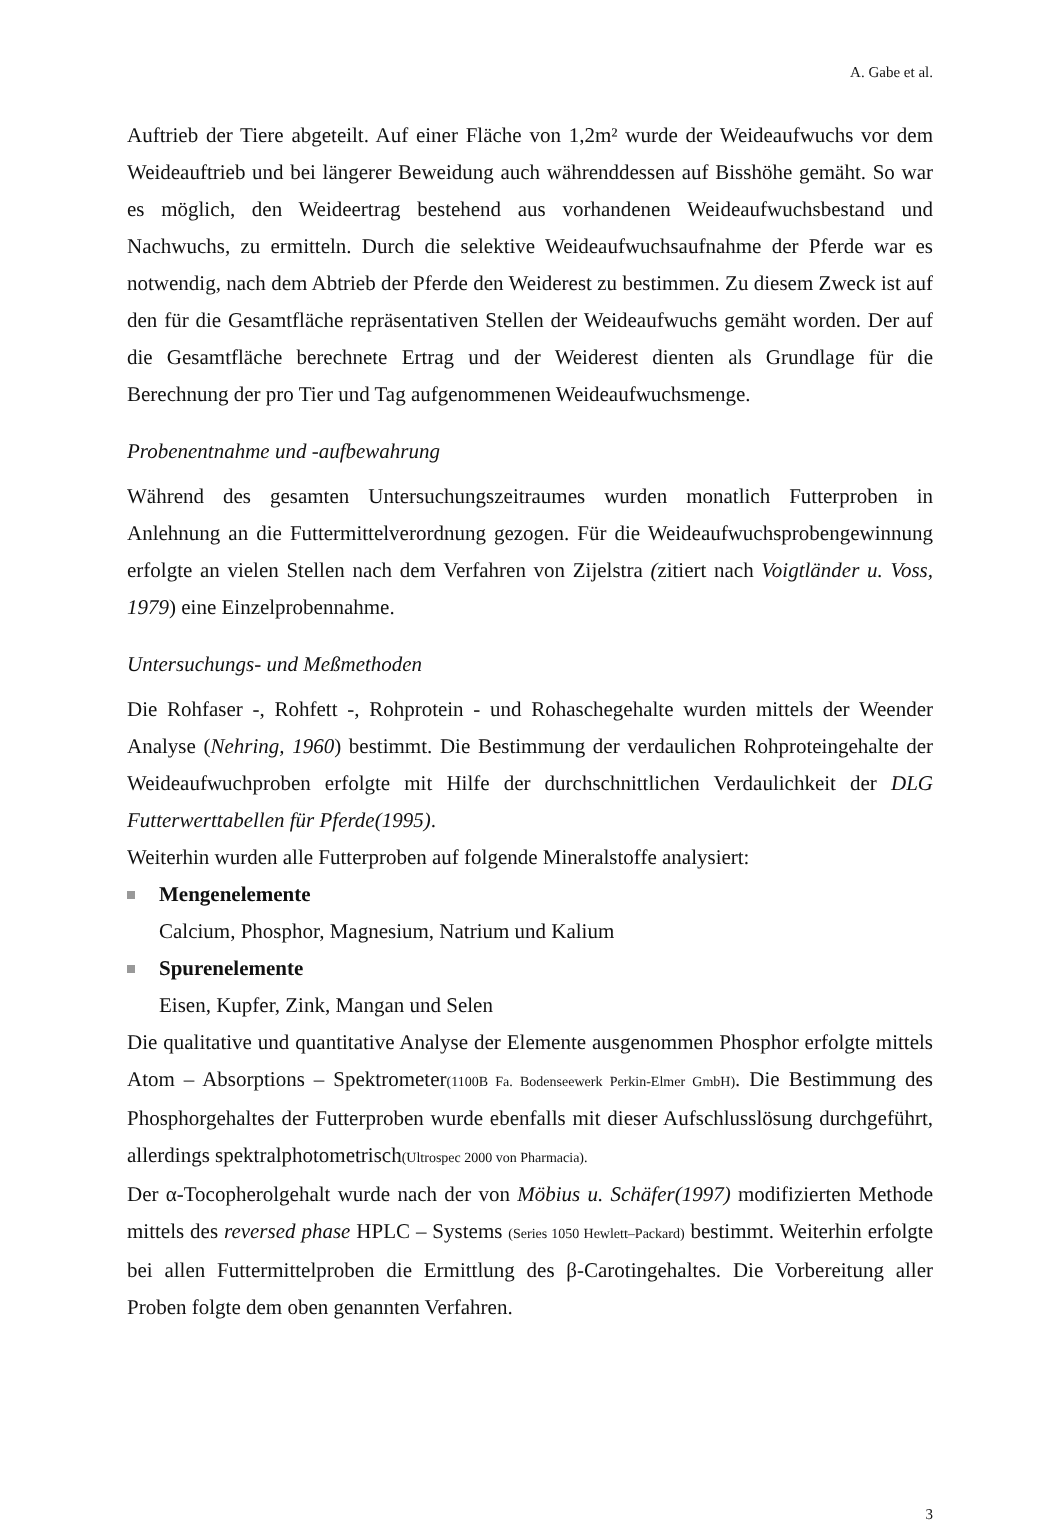A. Gabe et al.
Auftrieb der Tiere abgeteilt. Auf einer Fläche von 1,2m² wurde der Weideaufwuchs vor dem Weideauftrieb und bei längerer Beweidung auch währenddessen auf Bisshöhe gemäht. So war es möglich, den Weideertrag bestehend aus vorhandenen Weideaufwuchsbestand und Nachwuchs, zu ermitteln. Durch die selektive Weideaufwuchsaufnahme der Pferde war es notwendig, nach dem Abtrieb der Pferde den Weiderest zu bestimmen. Zu diesem Zweck ist auf den für die Gesamtfläche repräsentativen Stellen der Weideaufwuchs gemäht worden. Der auf die Gesamtfläche berechnete Ertrag und der Weiderest dienten als Grundlage für die Berechnung der pro Tier und Tag aufgenommenen Weideaufwuchsmenge.
Probenentnahme und -aufbewahrung
Während des gesamten Untersuchungszeitraumes wurden monatlich Futterproben in Anlehnung an die Futtermittelverordnung gezogen. Für die Weideaufwuchsprobengewinnung erfolgte an vielen Stellen nach dem Verfahren von Zijelstra (zitiert nach Voigtländer u. Voss, 1979) eine Einzelprobennahme.
Untersuchungs- und Meßmethoden
Die Rohfaser -, Rohfett -, Rohprotein - und Rohaschegehalte wurden mittels der Weender Analyse (Nehring, 1960) bestimmt. Die Bestimmung der verdaulichen Rohproteingehalte der Weideaufwuchproben erfolgte mit Hilfe der durchschnittlichen Verdaulichkeit der DLG Futterwerttabellen für Pferde(1995).
Weiterhin wurden alle Futterproben auf folgende Mineralstoffe analysiert:
Mengenelemente
Calcium, Phosphor, Magnesium, Natrium und Kalium
Spurenelemente
Eisen, Kupfer, Zink, Mangan und Selen
Die qualitative und quantitative Analyse der Elemente ausgenommen Phosphor erfolgte mittels Atom – Absorptions – Spektrometer(1100B Fa. Bodenseewerk Perkin-Elmer GmbH). Die Bestimmung des Phosphorgehaltes der Futterproben wurde ebenfalls mit dieser Aufschlusslösung durchgeführt, allerdings spektralphotometrisch(Ultrospec 2000 von Pharmacia).
Der α-Tocopherolgehalt wurde nach der von Möbius u. Schäfer(1997) modifizierten Methode mittels des reversed phase HPLC – Systems (Series 1050 Hewlett–Packard) bestimmt. Weiterhin erfolgte bei allen Futtermittelproben die Ermittlung des β-Carotingehaltes. Die Vorbereitung aller Proben folgte dem oben genannten Verfahren.
3